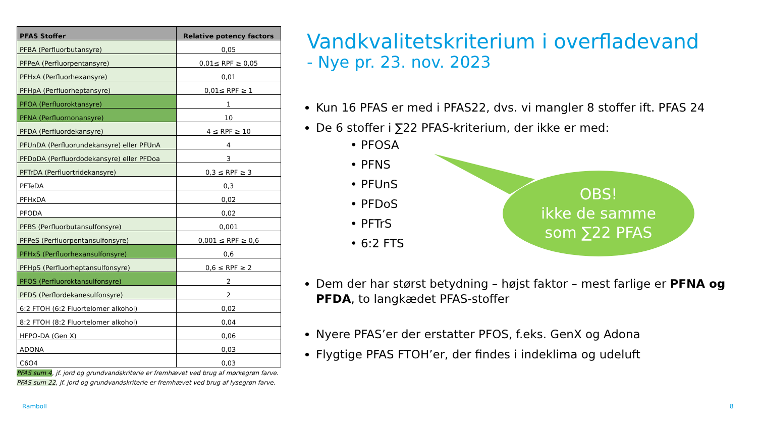| PFAS Stoffer | Relative potency factors |
| --- | --- |
| PFBA (Perfluorbutansyre) | 0,05 |
| PFPeA (Perfluorpentansyre) | 0,01≤ RPF ≥ 0,05 |
| PFHxA (Perfluorhexansyre) | 0,01 |
| PFHpA (Perfluorheptansyre) | 0,01≤ RPF ≥ 1 |
| PFOA (Perfluoroktansyre) | 1 |
| PFNA (Perfluornonansyre) | 10 |
| PFDA (Perfluordekansyre) | 4 ≤ RPF ≥ 10 |
| PFUnDA (Perfluorundekansyre) eller PFUnA | 4 |
| PFDoDA (Perfluordodekansyre) eller PFDoa | 3 |
| PFTrDA (Perfluortridekansyre) | 0,3 ≤ RPF ≥ 3 |
| PFTeDA | 0,3 |
| PFHxDA | 0,02 |
| PFODA | 0,02 |
| PFBS (Perfluorbutansulfonsyre) | 0,001 |
| PFPeS (Perfluorpentansulfonsyre) | 0,001 ≤ RPF ≥ 0,6 |
| PFHxS (Perfluorhexansulfonsyre) | 0,6 |
| PFHpS (Perfluorheptansulfonsyre) | 0,6 ≤ RPF ≥ 2 |
| PFOS (Perfluoroktansulfonsyre) | 2 |
| PFDS (Perflordekanesulfonsyre) | 2 |
| 6:2 FTOH (6:2 Fluortelomer alkohol) | 0,02 |
| 8:2 FTOH (8:2 Fluortelomer alkohol) | 0,04 |
| HFPO-DA (Gen X) | 0,06 |
| ADONA | 0,03 |
| C6O4 | 0,03 |
PFAS sum 4, jf. jord og grundvandskriterie er fremhævet ved brug af mørkegrøn farve.
PFAS sum 22, jf. jord og grundvandskriterie er fremhævet ved brug af lysegrøn farve.
Vandkvalitetskriterium i overfladevand
- Nye pr. 23. nov. 2023
Kun 16 PFAS er med i PFAS22, dvs. vi mangler 8 stoffer ift. PFAS 24
De 6 stoffer i ∑22 PFAS-kriterium, der ikke er med:
• PFOSA
• PFNS
• PFUnS
• PFDoS
• PFTrS
• 6:2 FTS
Dem der har størst betydning – højst faktor – mest farlige er PFNA og PFDA, to langkædet PFAS-stoffer
Nyere PFAS’er der erstatter PFOS, f.eks. GenX og Adona
Flygtige PFAS FTOH’er, der findes i indeklima og udeluft
OBS!
ikke de samme
som ∑22 PFAS
Ramboll 8